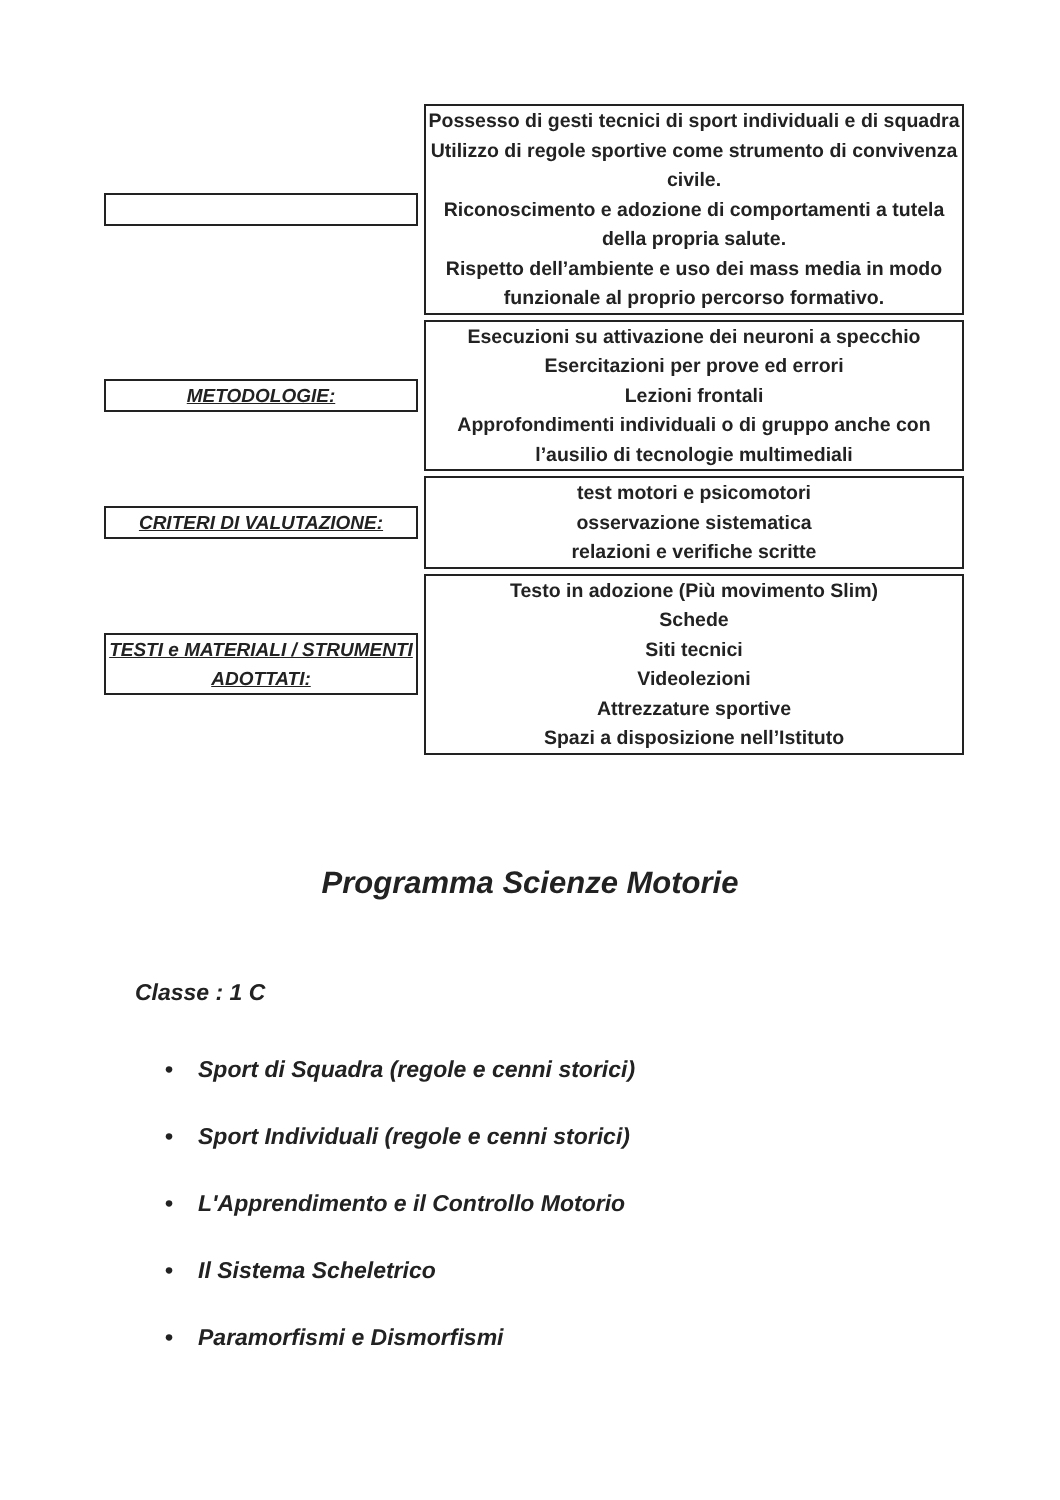Possesso di gesti tecnici di sport individuali e di squadra
Utilizzo di regole sportive come strumento di convivenza civile.
Riconoscimento e adozione di comportamenti a tutela della propria salute.
Rispetto dell’ambiente e uso dei mass media in modo funzionale al proprio percorso formativo.
METODOLOGIE:
Esecuzioni su attivazione dei neuroni a specchio
Esercitazioni per prove ed errori
Lezioni frontali
Approfondimenti individuali o di gruppo anche con l’ausilio di tecnologie multimediali
CRITERI DI VALUTAZIONE:
test motori e psicomotori
osservazione sistematica
relazioni e verifiche scritte
TESTI e MATERIALI / STRUMENTI ADOTTATI:
Testo in adozione (Più movimento Slim)
Schede
Siti tecnici
Videolezioni
Attrezzature sportive
Spazi a disposizione nell’Istituto
Programma Scienze Motorie
Classe : 1 C
• Sport di Squadra (regole e cenni storici)
• Sport Individuali (regole e cenni storici)
• L'Apprendimento e il Controllo Motorio
• Il Sistema Scheletrico
• Paramorfismi e Dismorfismi